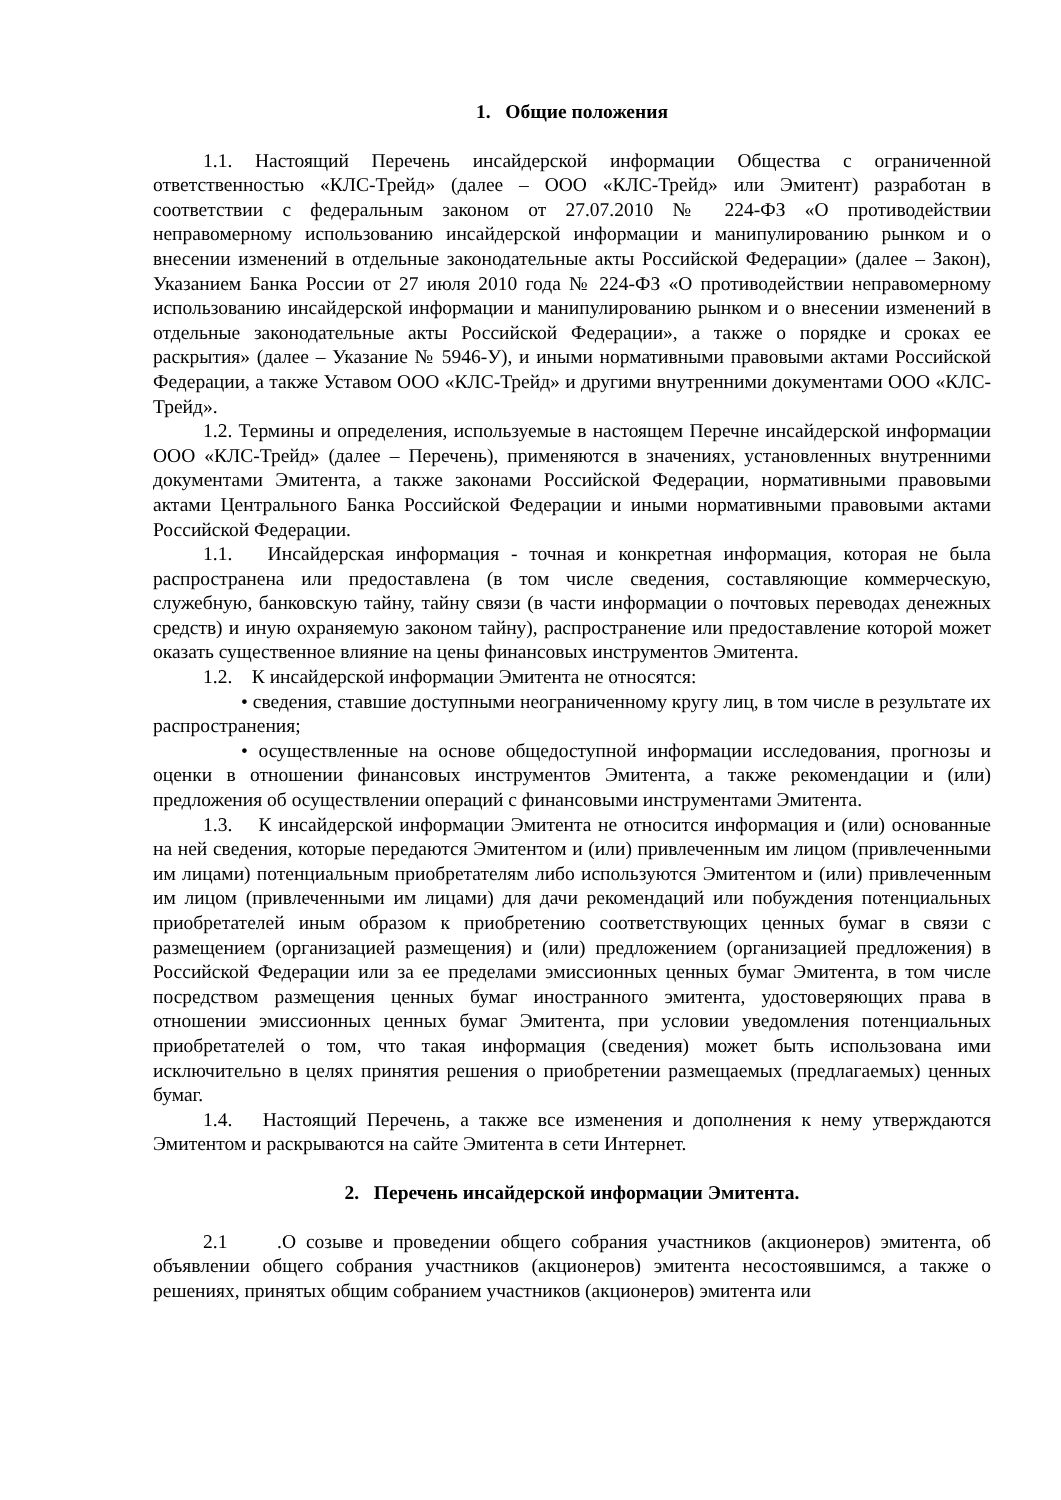1. Общие положения
1.1. Настоящий Перечень инсайдерской информации Общества с ограниченной ответственностью «КЛС-Трейд» (далее – ООО «КЛС-Трейд» или Эмитент) разработан в соответствии с федеральным законом от 27.07.2010 № 224-ФЗ «О противодействии неправомерному использованию инсайдерской информации и манипулированию рынком и о внесении изменений в отдельные законодательные акты Российской Федерации» (далее – Закон), Указанием Банка России от 27 июля 2010 года № 224-ФЗ «О противодействии неправомерному использованию инсайдерской информации и манипулированию рынком и о внесении изменений в отдельные законодательные акты Российской Федерации», а также о порядке и сроках ее раскрытия» (далее – Указание № 5946-У), и иными нормативными правовыми актами Российской Федерации, а также Уставом ООО «КЛС-Трейд» и другими внутренними документами ООО «КЛС-Трейд».
1.2. Термины и определения, используемые в настоящем Перечне инсайдерской информации ООО «КЛС-Трейд» (далее – Перечень), применяются в значениях, установленных внутренними документами Эмитента, а также законами Российской Федерации, нормативными правовыми актами Центрального Банка Российской Федерации и иными нормативными правовыми актами Российской Федерации.
1.1. Инсайдерская информация - точная и конкретная информация, которая не была распространена или предоставлена (в том числе сведения, составляющие коммерческую, служебную, банковскую тайну, тайну связи (в части информации о почтовых переводах денежных средств) и иную охраняемую законом тайну), распространение или предоставление которой может оказать существенное влияние на цены финансовых инструментов Эмитента.
1.2. К инсайдерской информации Эмитента не относятся:
• сведения, ставшие доступными неограниченному кругу лиц, в том числе в результате их распространения;
• осуществленные на основе общедоступной информации исследования, прогнозы и оценки в отношении финансовых инструментов Эмитента, а также рекомендации и (или) предложения об осуществлении операций с финансовыми инструментами Эмитента.
1.3. К инсайдерской информации Эмитента не относится информация и (или) основанные на ней сведения, которые передаются Эмитентом и (или) привлеченным им лицом (привлеченными им лицами) потенциальным приобретателям либо используются Эмитентом и (или) привлеченным им лицом (привлеченными им лицами) для дачи рекомендаций или побуждения потенциальных приобретателей иным образом к приобретению соответствующих ценных бумаг в связи с размещением (организацией размещения) и (или) предложением (организацией предложения) в Российской Федерации или за ее пределами эмиссионных ценных бумаг Эмитента, в том числе посредством размещения ценных бумаг иностранного эмитента, удостоверяющих права в отношении эмиссионных ценных бумаг Эмитента, при условии уведомления потенциальных приобретателей о том, что такая информация (сведения) может быть использована ими исключительно в целях принятия решения о приобретении размещаемых (предлагаемых) ценных бумаг.
1.4. Настоящий Перечень, а также все изменения и дополнения к нему утверждаются Эмитентом и раскрываются на сайте Эмитента в сети Интернет.
2. Перечень инсайдерской информации Эмитента.
2.1 .О созыве и проведении общего собрания участников (акционеров) эмитента, об объявлении общего собрания участников (акционеров) эмитента несостоявшимся, а также о решениях, принятых общим собранием участников (акционеров) эмитента или